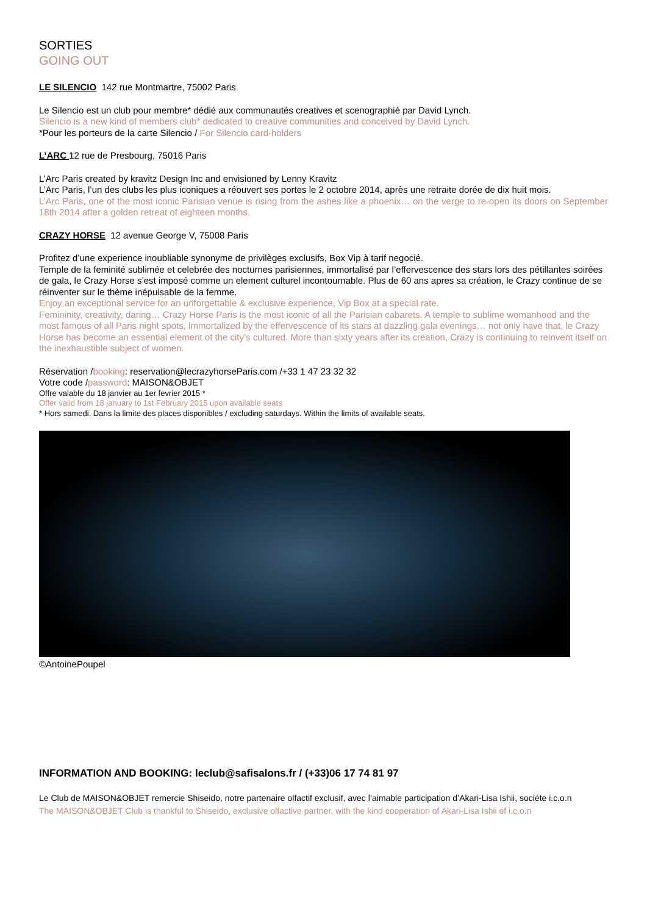SORTIES
GOING OUT
LE SILENCIO
142 rue Montmartre, 75002 Paris
Le Silencio est un club pour membre* dédié aux communautés creatives et scenographié par David Lynch.
Silencio is a new kind of members club* dedicated to creative communities and conceived by David Lynch.
*Pour les porteurs de la carte Silencio / For Silencio card-holders
L’ARC
12 rue de Presbourg, 75016 Paris
L’Arc Paris created by kravitz Design Inc and envisioned by Lenny Kravitz
L’Arc Paris, l’un des clubs les plus iconiques a réouvert ses portes le 2 octobre 2014, après une retraite dorée de dix huit mois.
L’Arc Paris, one of the most iconic Parisian venue is rising from the ashes like a phoenix… on the verge to re-open its doors on September 18th 2014 after a golden retreat of eighteen months.
CRAZY HORSE
12 avenue George V, 75008 Paris
Profitez d’une experience inoubliable synonyme de privilèges exclusifs, Box Vip à tarif negocié.
Temple de la feminité sublimée et celebrée des nocturnes parisiennes, immortalisé par l’effervescence des stars lors des pétillantes soirées de gala, le Crazy Horse s’est imposé comme un element culturel incontournable. Plus de 60 ans apres sa création, le Crazy continue de se réinventer sur le thème inépuisable de la femme.
Enjoy an exceptional service for an unforgettable & exclusive experience, Vip Box at a special rate.
Femininity, creativity, daring… Crazy Horse Paris is the most iconic of all the Parisian cabarets. A temple to sublime womanhood and the most famous of all Paris night spots, immortalized by the effervescence of its stars at dazzling gala evenings… not only have that, le Crazy Horse has become an essential element of the city’s cultured. More than sixty years after its creation, Crazy is continuing to reinvent itself on the inexhaustible subject of women.
Réservation /booking: reservation@lecrazyhorseParis.com /+33 1 47 23 32 32
Votre code /password: MAISON&OBJET
Offre valable du 18 janvier au 1er fevrier 2015 *
Offer valid from 18 january to 1st February 2015 upon available seats
* Hors samedi. Dans la limite des places disponibles / excluding saturdays. Within the limits of available seats.
©AntoinePoupel
INFORMATION AND BOOKING: leclub@safisalons.fr / (+33)06 17 74 81 97
Le Club de MAISON&OBJET remercie Shiseido, notre partenaire olfactif exclusif, avec l’aimable participation d’Akari-Lisa Ishii, sociéte i.c.o.n
The MAISON&OBJET Club is thankful to Shiseido, exclusive olfactive partner, with the kind cooperation of Akari-Lisa Ishii of i.c.o.n